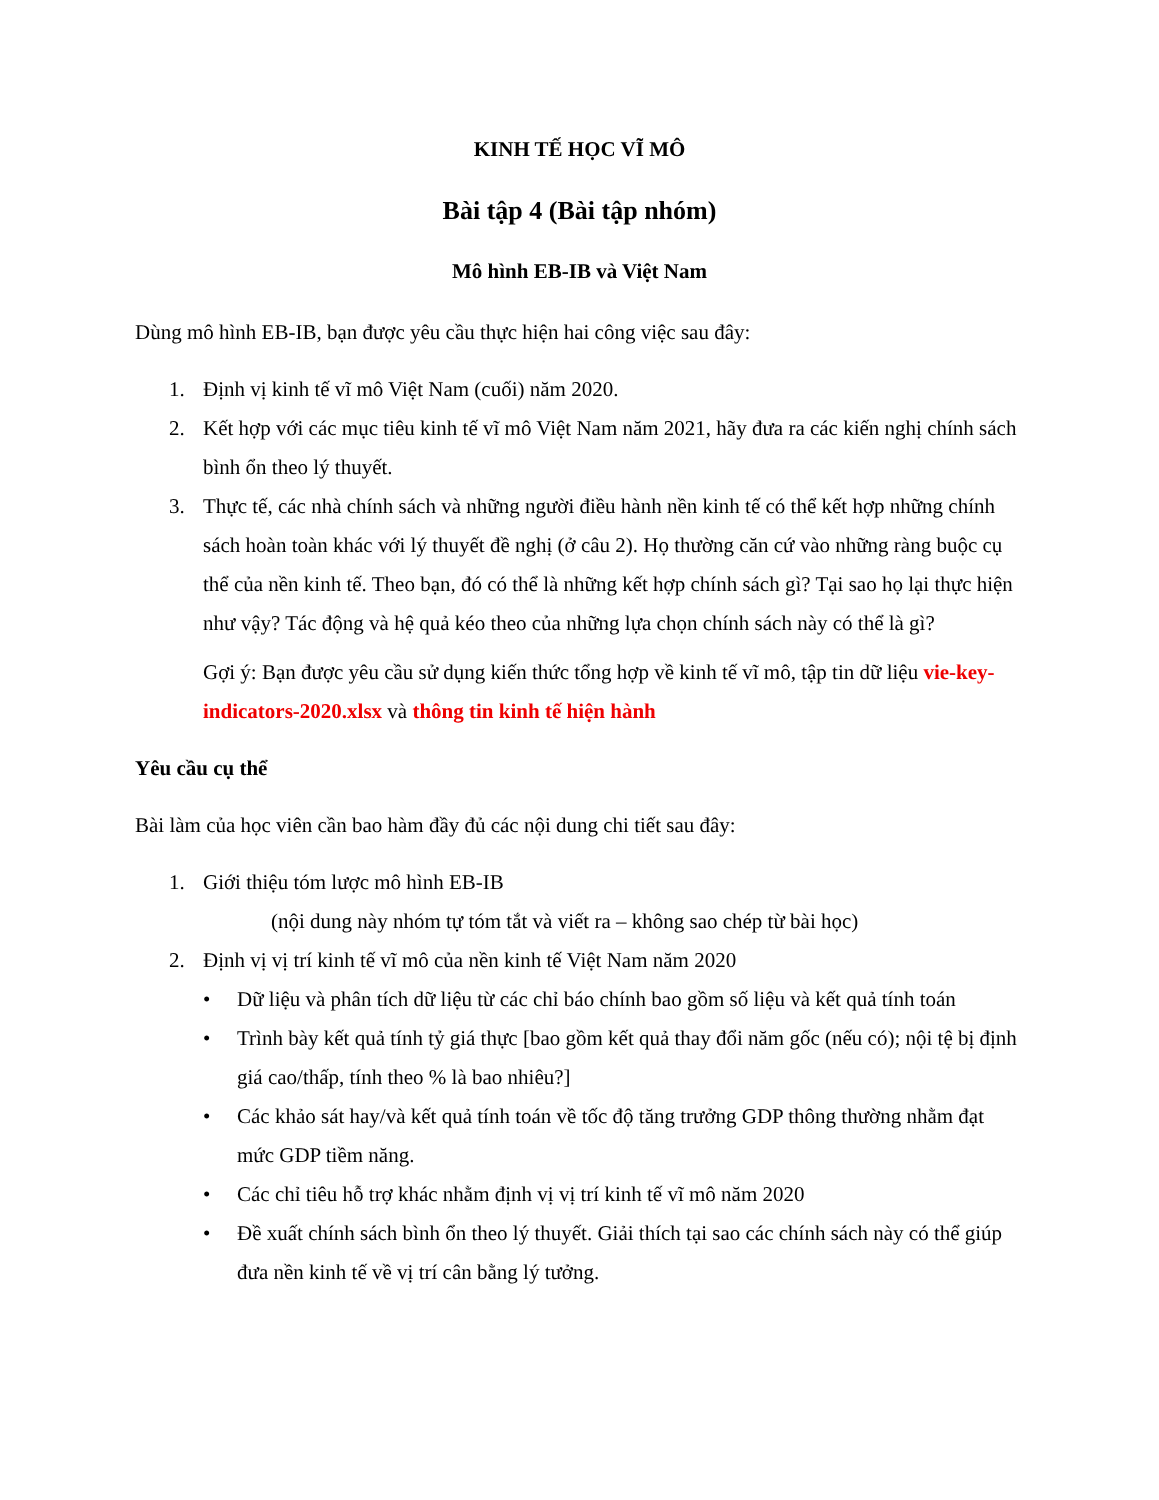KINH TẾ HỌC VĨ MÔ
Bài tập 4 (Bài tập nhóm)
Mô hình EB-IB và Việt Nam
Dùng mô hình EB-IB, bạn được yêu cầu thực hiện hai công việc sau đây:
1. Định vị kinh tế vĩ mô Việt Nam (cuối) năm 2020.
2. Kết hợp với các mục tiêu kinh tế vĩ mô Việt Nam năm 2021, hãy đưa ra các kiến nghị chính sách bình ổn theo lý thuyết.
3. Thực tế, các nhà chính sách và những người điều hành nền kinh tế có thể kết hợp những chính sách hoàn toàn khác với lý thuyết đề nghị (ở câu 2). Họ thường căn cứ vào những ràng buộc cụ thể của nền kinh tế. Theo bạn, đó có thể là những kết hợp chính sách gì? Tại sao họ lại thực hiện như vậy? Tác động và hệ quả kéo theo của những lựa chọn chính sách này có thể là gì?
Gợi ý: Bạn được yêu cầu sử dụng kiến thức tổng hợp về kinh tế vĩ mô, tập tin dữ liệu vie-key-indicators-2020.xlsx và thông tin kinh tế hiện hành
Yêu cầu cụ thể
Bài làm của học viên cần bao hàm đầy đủ các nội dung chi tiết sau đây:
1. Giới thiệu tóm lược mô hình EB-IB
(nội dung này nhóm tự tóm tắt và viết ra – không sao chép từ bài học)
2. Định vị vị trí kinh tế vĩ mô của nền kinh tế Việt Nam năm 2020
• Dữ liệu và phân tích dữ liệu từ các chỉ báo chính bao gồm số liệu và kết quả tính toán
• Trình bày kết quả tính tỷ giá thực [bao gồm kết quả thay đổi năm gốc (nếu có); nội tệ bị định giá cao/thấp, tính theo % là bao nhiêu?]
• Các khảo sát hay/và kết quả tính toán về tốc độ tăng trưởng GDP thông thường nhằm đạt mức GDP tiềm năng.
• Các chỉ tiêu hỗ trợ khác nhằm định vị vị trí kinh tế vĩ mô năm 2020
• Đề xuất chính sách bình ổn theo lý thuyết. Giải thích tại sao các chính sách này có thể giúp đưa nền kinh tế về vị trí cân bằng lý tưởng.